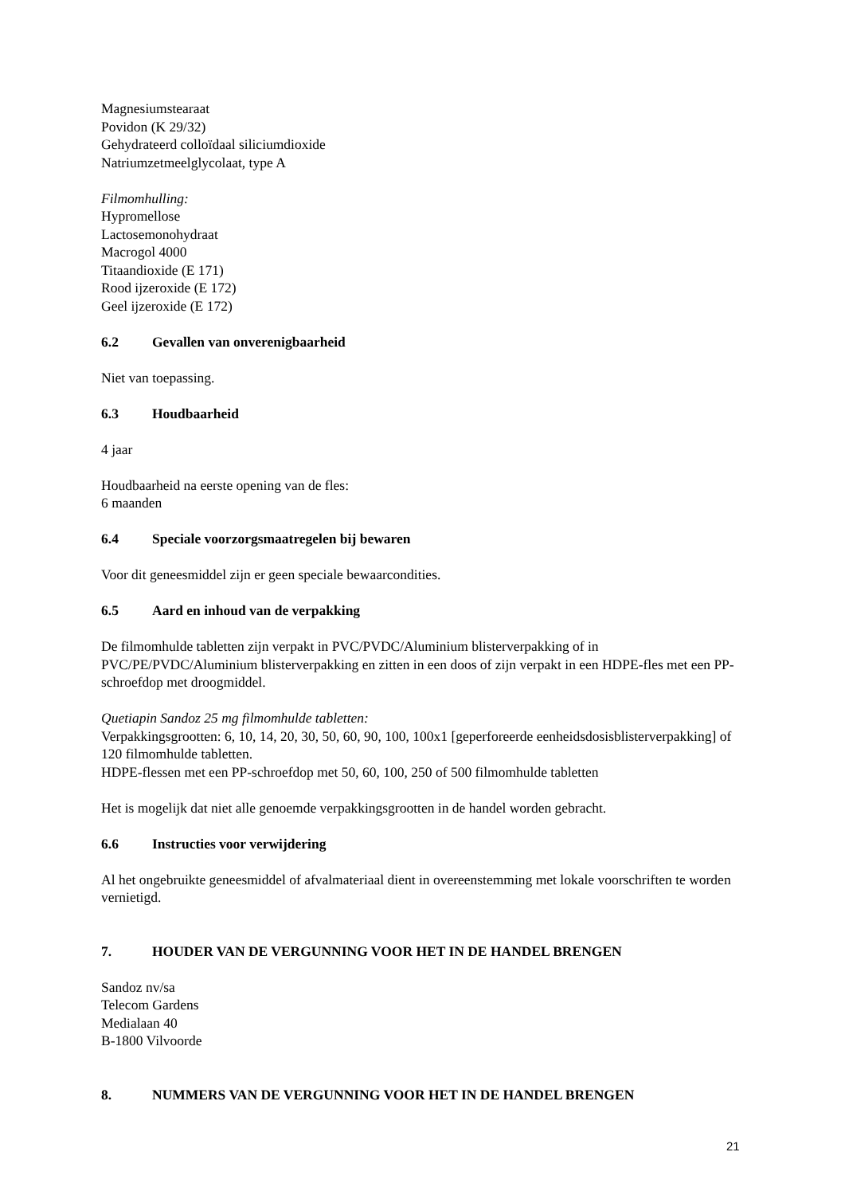Magnesiumstearaat
Povidon (K 29/32)
Gehydrateerd colloïdaal siliciumdioxide
Natriumzetmeelglycolaat, type A
Filmomhulling:
Hypromellose
Lactosemonohydraat
Macrogol 4000
Titaandioxide (E 171)
Rood ijzeroxide (E 172)
Geel ijzeroxide (E 172)
6.2 Gevallen van onverenigbaarheid
Niet van toepassing.
6.3 Houdbaarheid
4 jaar
Houdbaarheid na eerste opening van de fles:
6 maanden
6.4 Speciale voorzorgsmaatregelen bij bewaren
Voor dit geneesmiddel zijn er geen speciale bewaarcondities.
6.5 Aard en inhoud van de verpakking
De filmomhulde tabletten zijn verpakt in PVC/PVDC/Aluminium blisterverpakking of in PVC/PE/PVDC/Aluminium blisterverpakking en zitten in een doos of zijn verpakt in een HDPE-fles met een PP-schroefdop met droogmiddel.
Quetiapin Sandoz 25 mg filmomhulde tabletten:
Verpakkingsgrootten: 6, 10, 14, 20, 30, 50, 60, 90, 100, 100x1 [geperforeerde eenheidsdosisblisterverpakking] of 120 filmomhulde tabletten.
HDPE-flessen met een PP-schroefdop met 50, 60, 100, 250 of 500 filmomhulde tabletten
Het is mogelijk dat niet alle genoemde verpakkingsgrootten in de handel worden gebracht.
6.6 Instructies voor verwijdering
Al het ongebruikte geneesmiddel of afvalmateriaal dient in overeenstemming met lokale voorschriften te worden vernietigd.
7. HOUDER VAN DE VERGUNNING VOOR HET IN DE HANDEL BRENGEN
Sandoz nv/sa
Telecom Gardens
Medialaan 40
B-1800 Vilvoorde
8. NUMMERS VAN DE VERGUNNING VOOR HET IN DE HANDEL BRENGEN
21